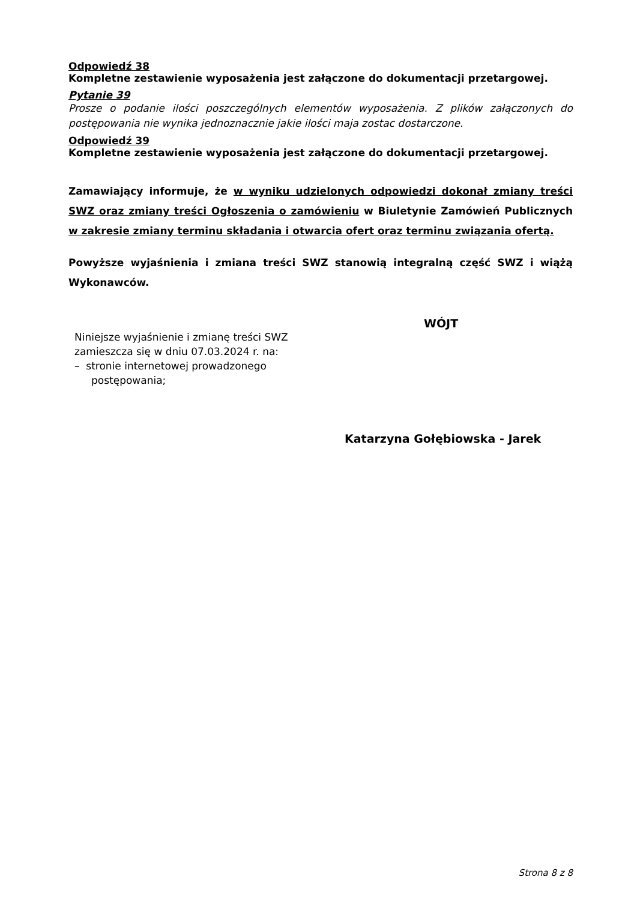Odpowiedź 38
Kompletne zestawienie wyposażenia jest załączone do dokumentacji przetargowej.
Pytanie 39
Prosze o podanie ilości poszczególnych elementów wyposażenia. Z plików załączonych do postępowania nie wynika jednoznacznie jakie ilości maja zostac dostarczone.
Odpowiedź 39
Kompletne zestawienie wyposażenia jest załączone do dokumentacji przetargowej.
Zamawiający informuje, że w wyniku udzielonych odpowiedzi dokonał zmiany treści SWZ oraz zmiany treści Ogłoszenia o zamówieniu w Biuletynie Zamówień Publicznych w zakresie zmiany terminu składania i otwarcia ofert oraz terminu związania ofertą.
Powyższe wyjaśnienia i zmiana treści SWZ stanowią integralną część SWZ i wiążą Wykonawców.
Niniejsze wyjaśnienie i zmianę treści SWZ zamieszcza się w dniu 07.03.2024 r. na:
– stronie internetowej prowadzonego postępowania;
WÓJT
Katarzyna Gołębiowska - Jarek
Strona 8 z 8